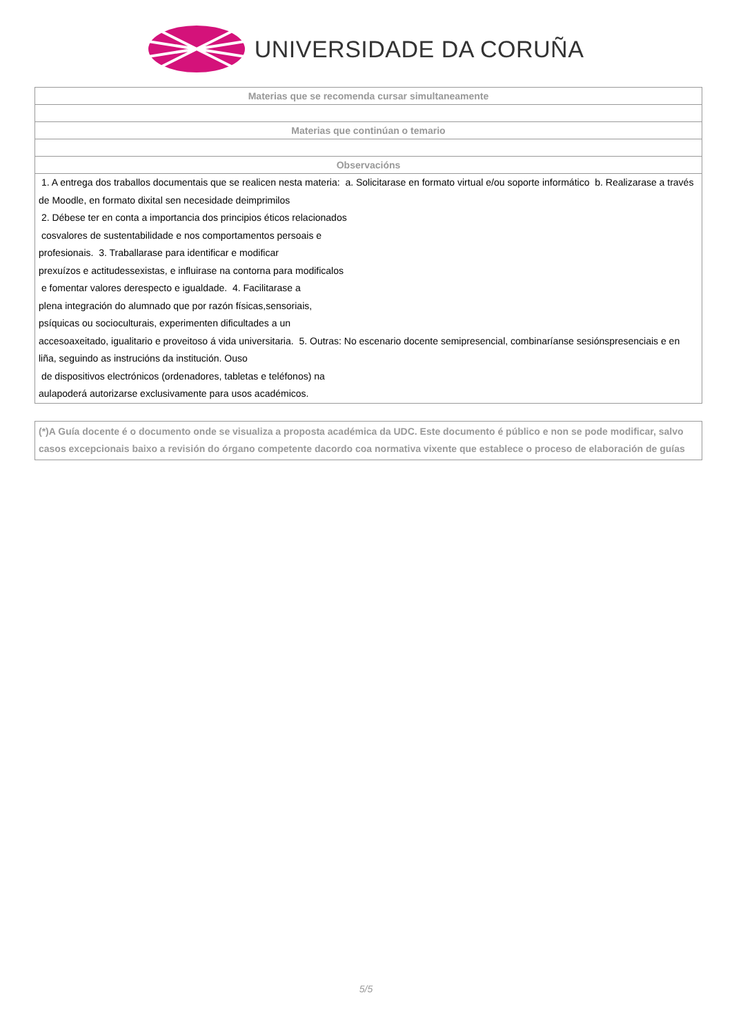UNIVERSIDADE DA CORUÑA
| Materias que se recomenda cursar simultaneamente |
| --- |
| Materias que continúan o temario |
| Observacións |
| 1. A entrega dos traballos documentais que se realicen nesta materia: a. Solicitarase en formato virtual e/ou soporte informático b. Realizarase a través de Moodle, en formato dixital sen necesidade deimprimilos 2. Débese ter en conta a importancia dos principios éticos relacionados cosvalores de sustentabilidade e nos comportamentos persoais e profesionais. 3. Traballarase para identificar e modificar prexuízos e actitudessexistas, e influirase na contorna para modificalos e fomentar valores derespecto e igualdade. 4. Facilitarase a plena integración do alumnado que por razón físicas,sensoriais, psíquicas ou socioculturais, experimenten dificultades a un accesoaxeitado, igualitario e proveitoso á vida universitaria. 5. Outras: No escenario docente semipresencial, combinaríanse sesiónspresenciais e en liña, seguindo as instrucións da institución. Ouso de dispositivos electrónicos (ordenadores, tabletas e teléfonos) na aulapoderá autorizarse exclusivamente para usos académicos. |
(*)A Guía docente é o documento onde se visualiza a proposta académica da UDC. Este documento é público e non se pode modificar, salvo casos excepcionais baixo a revisión do órgano competente dacordo coa normativa vixente que establece o proceso de elaboración de guías
5/5